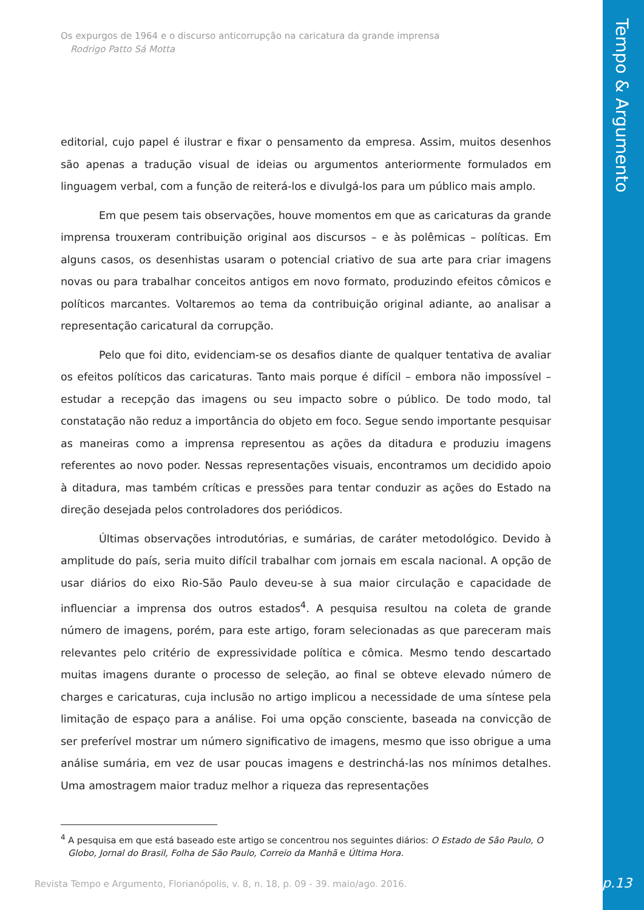Os expurgos de 1964 e o discurso anticorrupção na caricatura da grande imprensa
Rodrigo Patto Sá Motta
editorial, cujo papel é ilustrar e fixar o pensamento da empresa. Assim, muitos desenhos são apenas a tradução visual de ideias ou argumentos anteriormente formulados em linguagem verbal, com a função de reiterá-los e divulgá-los para um público mais amplo.
Em que pesem tais observações, houve momentos em que as caricaturas da grande imprensa trouxeram contribuição original aos discursos – e às polêmicas – políticas. Em alguns casos, os desenhistas usaram o potencial criativo de sua arte para criar imagens novas ou para trabalhar conceitos antigos em novo formato, produzindo efeitos cômicos e políticos marcantes. Voltaremos ao tema da contribuição original adiante, ao analisar a representação caricatural da corrupção.
Pelo que foi dito, evidenciam-se os desafios diante de qualquer tentativa de avaliar os efeitos políticos das caricaturas. Tanto mais porque é difícil – embora não impossível – estudar a recepção das imagens ou seu impacto sobre o público. De todo modo, tal constatação não reduz a importância do objeto em foco. Segue sendo importante pesquisar as maneiras como a imprensa representou as ações da ditadura e produziu imagens referentes ao novo poder. Nessas representações visuais, encontramos um decidido apoio à ditadura, mas também críticas e pressões para tentar conduzir as ações do Estado na direção desejada pelos controladores dos periódicos.
Últimas observações introdutórias, e sumárias, de caráter metodológico. Devido à amplitude do país, seria muito difícil trabalhar com jornais em escala nacional. A opção de usar diários do eixo Rio-São Paulo deveu-se à sua maior circulação e capacidade de influenciar a imprensa dos outros estados<sup>4</sup>. A pesquisa resultou na coleta de grande número de imagens, porém, para este artigo, foram selecionadas as que pareceram mais relevantes pelo critério de expressividade política e cômica. Mesmo tendo descartado muitas imagens durante o processo de seleção, ao final se obteve elevado número de charges e caricaturas, cuja inclusão no artigo implicou a necessidade de uma síntese pela limitação de espaço para a análise. Foi uma opção consciente, baseada na convicção de ser preferível mostrar um número significativo de imagens, mesmo que isso obrigue a uma análise sumária, em vez de usar poucas imagens e destrinchá-las nos mínimos detalhes. Uma amostragem maior traduz melhor a riqueza das representações
<sup>4</sup> A pesquisa em que está baseado este artigo se concentrou nos seguintes diários: O Estado de São Paulo, O Globo, Jornal do Brasil, Folha de São Paulo, Correio da Manhã e Última Hora.
Revista Tempo e Argumento, Florianópolis, v. 8, n. 18, p. 09 - 39. maio/ago. 2016.
Tempo & Argumento
p.13